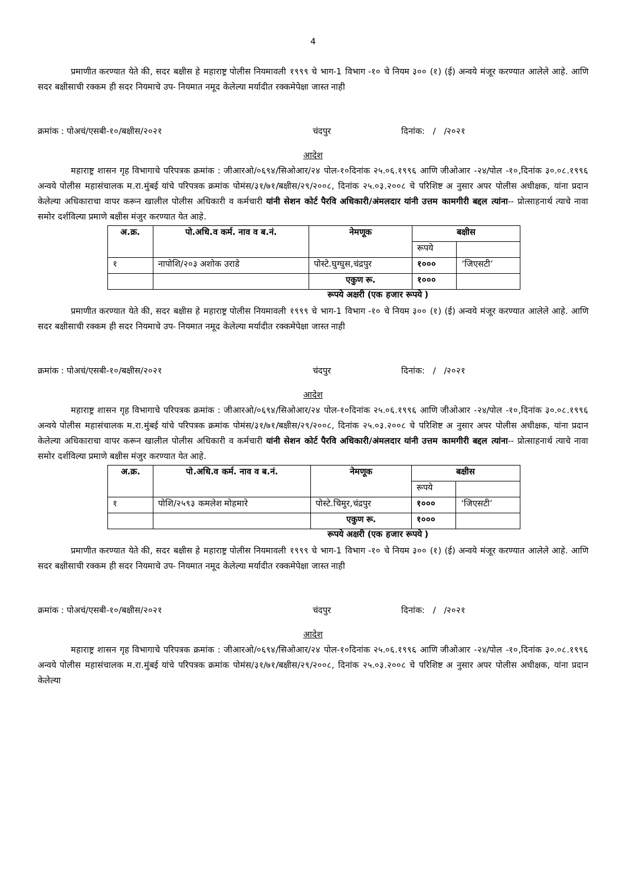4
प्रमाणीत करण्यात येते की, सदर बक्षीस हे महाराष्ट्र पोलीस नियमावली १९९९ चे भाग-1 विभाग -१० चे नियम ३०० (१) (ई) अन्वये मंजूर करण्यात आलेले आहे. आणि सदर बक्षीसाची रक्कम ही सदर नियमाचे उप- नियमात नमूद केलेल्या मर्यादीत रक्कमेपेक्षा जास्त नाही
क्रमांक : पोअचं/एसबी-१०/बक्षीस/२०२१ चंदपुर दिनांक: / /२०२१
आदेश
महाराष्ट्र शासन गृह विभागाचे परिपत्रक क्रमांक : जीआरओ/०६९४/सिओआर/२४ पोल-१०दिनांक २५.०६.१९९६ आणि जीओआर -२४/पोल -१०,दिनांक ३०.०८.१९९६ अन्वये पोलीस महासंचालक म.रा.मुंबई यांचे परिपत्रक क्रमांक पोमंस/३१/७१/बक्षीस/२९/२००८, दिनांक २५.०३.२००८ चे परिशिष्ट अ नुसार अपर पोलीस अधीक्षक, यांना प्रदान केलेल्या अधिकाराचा वापर करून खालील पोलीस अधिकारी व कर्मचारी यांनी सेशन कोर्ट पैरवि अधिकारी/अंमलदार यांनी उत्तम कामगीरी बद्दल त्यांना-- प्रोत्साहनार्थ त्याचे नावा समोर दर्शविल्या प्रमाणे बक्षीस मंजुर करण्यात येत आहे.
| अ.क्र. | पो.अधि.व कर्म. नाव व ब.नं. | नेमणूक | बक्षीस | |
| --- | --- | --- | --- | --- |
| | | | रूपये | |
| १ | नापोशि/२०३ अशोक उराडे | पोस्टे.घुग्घुस,चंद्रपुर | १००० | ‘जिएसटी’ |
| | | एकुण रू. | १००० | |
रूपये अक्षरी (एक हजार रूपये )
प्रमाणीत करण्यात येते की, सदर बक्षीस हे महाराष्ट्र पोलीस नियमावली १९९९ चे भाग-1 विभाग -१० चे नियम ३०० (१) (ई) अन्वये मंजूर करण्यात आलेले आहे. आणि सदर बक्षीसाची रक्कम ही सदर नियमाचे उप- नियमात नमूद केलेल्या मर्यादीत रक्कमेपेक्षा जास्त नाही
क्रमांक : पोअचं/एसबी-१०/बक्षीस/२०२१ चंदपुर दिनांक: / /२०२१
आदेश
महाराष्ट्र शासन गृह विभागाचे परिपत्रक क्रमांक : जीआरओ/०६९४/सिओआर/२४ पोल-१०दिनांक २५.०६.१९९६ आणि जीओआर -२४/पोल -१०,दिनांक ३०.०८.१९९६ अन्वये पोलीस महासंचालक म.रा.मुंबई यांचे परिपत्रक क्रमांक पोमंस/३१/७१/बक्षीस/२९/२००८, दिनांक २५.०३.२००८ चे परिशिष्ट अ नुसार अपर पोलीस अधीक्षक, यांना प्रदान केलेल्या अधिकाराचा वापर करून खालील पोलीस अधिकारी व कर्मचारी यांनी सेशन कोर्ट पैरवि अधिकारी/अंमलदार यांनी उत्तम कामगीरी बद्दल त्यांना-- प्रोत्साहनार्थ त्याचे नावा समोर दर्शविल्या प्रमाणे बक्षीस मंजुर करण्यात येत आहे.
| अ.क्र. | पो.अधि.व कर्म. नाव व ब.नं. | नेमणूक | बक्षीस | |
| --- | --- | --- | --- | --- |
| | | | रूपये | |
| १ | पोशि/२५९३ कमलेश मोहमारे | पोस्टे.चिमुर,चंद्रपुर | १००० | ‘जिएसटी’ |
| | | एकुण रू. | १००० | |
रूपये अक्षरी (एक हजार रूपये )
प्रमाणीत करण्यात येते की, सदर बक्षीस हे महाराष्ट्र पोलीस नियमावली १९९९ चे भाग-1 विभाग -१० चे नियम ३०० (१) (ई) अन्वये मंजूर करण्यात आलेले आहे. आणि सदर बक्षीसाची रक्कम ही सदर नियमाचे उप- नियमात नमूद केलेल्या मर्यादीत रक्कमेपेक्षा जास्त नाही
क्रमांक : पोअचं/एसबी-१०/बक्षीस/२०२१ चंदपुर दिनांक: / /२०२१
आदेश
महाराष्ट्र शासन गृह विभागाचे परिपत्रक क्रमांक : जीआरओ/०६९४/सिओआर/२४ पोल-१०दिनांक २५.०६.१९९६ आणि जीओआर -२४/पोल -१०,दिनांक ३०.०८.१९९६ अन्वये पोलीस महासंचालक म.रा.मुंबई यांचे परिपत्रक क्रमांक पोमंस/३१/७१/बक्षीस/२९/२००८, दिनांक २५.०३.२००८ चे परिशिष्ट अ नुसार अपर पोलीस अधीक्षक, यांना प्रदान केलेल्या